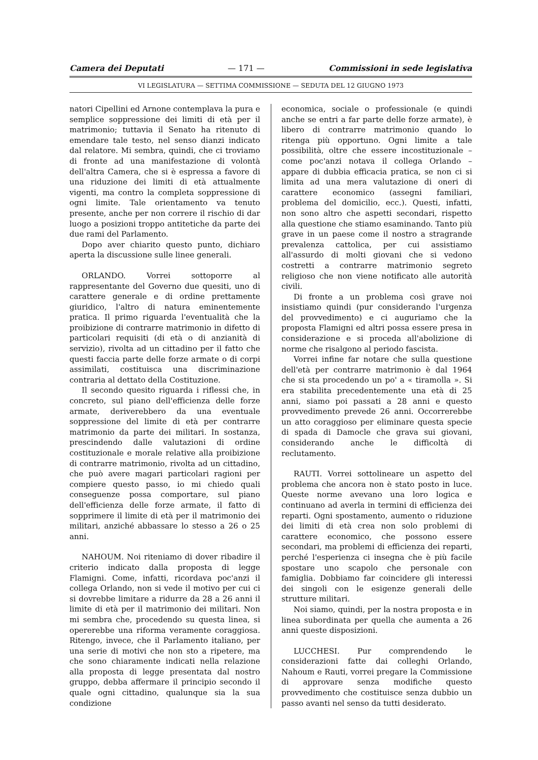Camera dei Deputati — 171 — Commissioni in sede legislativa
VI LEGISLATURA — SETTIMA COMMISSIONE — SEDUTA DEL 12 GIUGNO 1973
natori Cipellini ed Arnone contemplava la pura e semplice soppressione dei limiti di età per il matrimonio; tuttavia il Senato ha ritenuto di emendare tale testo, nel senso dianzi indicato dal relatore. Mi sembra, quindi, che ci troviamo di fronte ad una manifestazione di volontà dell'altra Camera, che si è espressa a favore di una riduzione dei limiti di età attualmente vigenti, ma contro la completa soppressione di ogni limite. Tale orientamento va tenuto presente, anche per non correre il rischio di dar luogo a posizioni troppo antitetiche da parte dei due rami del Parlamento.
Dopo aver chiarito questo punto, dichiaro aperta la discussione sulle linee generali.
ORLANDO. Vorrei sottoporre al rappresentante del Governo due quesiti, uno di carattere generale e di ordine prettamente giuridico, l'altro di natura eminentemente pratica. Il primo riguarda l'eventualità che la proibizione di contrarre matrimonio in difetto di particolari requisiti (di età o di anzianità di servizio), rivolta ad un cittadino per il fatto che questi faccia parte delle forze armate o di corpi assimilati, costituisca una discriminazione contraria al dettato della Costituzione.
Il secondo quesito riguarda i riflessi che, in concreto, sul piano dell'efficienza delle forze armate, deriverebbero da una eventuale soppressione del limite di età per contrarre matrimonio da parte dei militari. In sostanza, prescindendo dalle valutazioni di ordine costituzionale e morale relative alla proibizione di contrarre matrimonio, rivolta ad un cittadino, che può avere magari particolari ragioni per compiere questo passo, io mi chiedo quali conseguenze possa comportare, sul piano dell'efficienza delle forze armate, il fatto di sopprimere il limite di età per il matrimonio dei militari, anziché abbassare lo stesso a 26 o 25 anni.
NAHOUM. Noi riteniamo di dover ribadire il criterio indicato dalla proposta di legge Flamigni. Come, infatti, ricordava poc'anzi il collega Orlando, non si vede il motivo per cui ci si dovrebbe limitare a ridurre da 28 a 26 anni il limite di età per il matrimonio dei militari. Non mi sembra che, procedendo su questa linea, si opererebbe una riforma veramente coraggiosa. Ritengo, invece, che il Parlamento italiano, per una serie di motivi che non sto a ripetere, ma che sono chiaramente indicati nella relazione alla proposta di legge presentata dal nostro gruppo, debba affermare il principio secondo il quale ogni cittadino, qualunque sia la sua condizione
economica, sociale o professionale (e quindi anche se entri a far parte delle forze armate), è libero di contrarre matrimonio quando lo ritenga più opportuno. Ogni limite a tale possibilità, oltre che essere incostituzionale – come poc'anzi notava il collega Orlando – appare di dubbia efficacia pratica, se non ci si limita ad una mera valutazione di oneri di carattere economico (assegni familiari, problema del domicilio, ecc.). Questi, infatti, non sono altro che aspetti secondari, rispetto alla questione che stiamo esaminando. Tanto più grave in un paese come il nostro a stragrande prevalenza cattolica, per cui assistiamo all'assurdo di molti giovani che si vedono costretti a contrarre matrimonio segreto religioso che non viene notificato alle autorità civili.
Di fronte a un problema così grave noi insistiamo quindi (pur considerando l'urgenza del provvedimento) e ci auguriamo che la proposta Flamigni ed altri possa essere presa in considerazione e si proceda all'abolizione di norme che risalgono al periodo fascista.
Vorrei infine far notare che sulla questione dell'età per contrarre matrimonio è dal 1964 che si sta procedendo un po' a « tiramolla ». Si era stabilita precedentemente una età di 25 anni, siamo poi passati a 28 anni e questo provvedimento prevede 26 anni. Occorrerebbe un atto coraggioso per eliminare questa specie di spada di Damocle che grava sui giovani, considerando anche le difficoltà di reclutamento.
RAUTI. Vorrei sottolineare un aspetto del problema che ancora non è stato posto in luce. Queste norme avevano una loro logica e continuano ad averla in termini di efficienza dei reparti. Ogni spostamento, aumento o riduzione dei limiti di età crea non solo problemi di carattere economico, che possono essere secondari, ma problemi di efficienza dei reparti, perché l'esperienza ci insegna che è più facile spostare uno scapolo che personale con famiglia. Dobbiamo far coincidere gli interessi dei singoli con le esigenze generali delle strutture militari.
Noi siamo, quindi, per la nostra proposta e in linea subordinata per quella che aumenta a 26 anni queste disposizioni.
LUCCHESI. Pur comprendendo le considerazioni fatte dai colleghi Orlando, Nahoum e Rauti, vorrei pregare la Commissione di approvare senza modifiche questo provvedimento che costituisce senza dubbio un passo avanti nel senso da tutti desiderato.